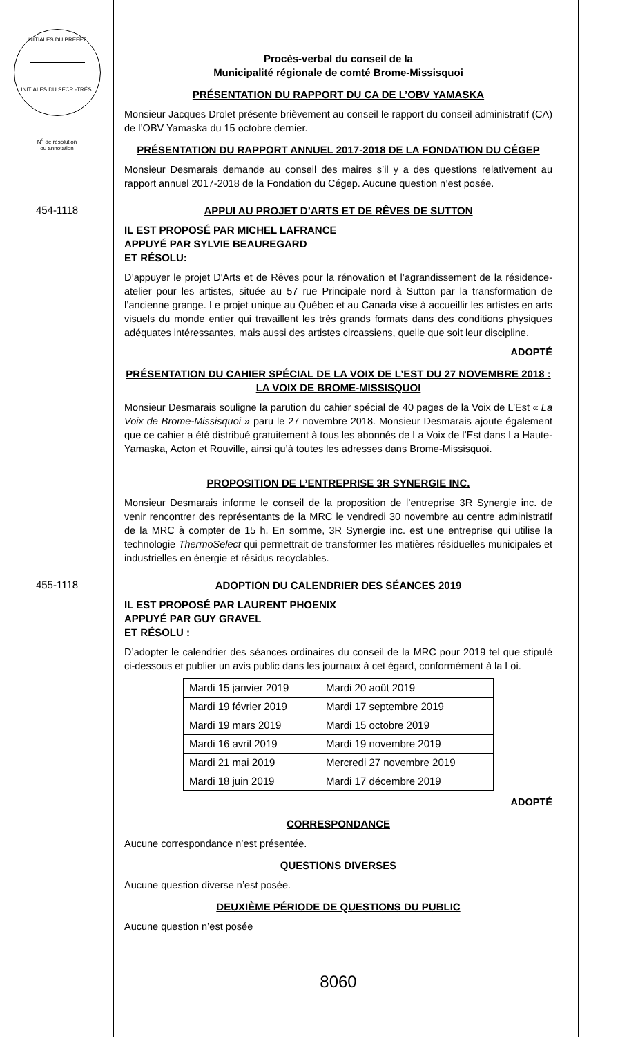INITIALES DU PRÉFET
INITIALES DU SECR.-TRÉS.
N<sup>o</sup> de résolution
ou annotation
Procès-verbal du conseil de la
Municipalité régionale de comté Brome-Missisquoi
PRÉSENTATION DU RAPPORT DU CA DE L’OBV YAMASKA
Monsieur Jacques Drolet présente brièvement au conseil le rapport du conseil administratif (CA) de l’OBV Yamaska du 15 octobre dernier.
PRÉSENTATION DU RAPPORT ANNUEL 2017-2018 DE LA FONDATION DU CÉGEP
Monsieur Desmarais demande au conseil des maires s’il y a des questions relativement au rapport annuel 2017-2018 de la Fondation du Cégep. Aucune question n’est posée.
454-1118
APPUI AU PROJET D’ARTS ET DE RÊVES DE SUTTON
IL EST PROPOSÉ PAR MICHEL LAFRANCE
APPUYÉ PAR SYLVIE BEAUREGARD
ET RÉSOLU:
D’appuyer le projet D'Arts et de Rêves pour la rénovation et l’agrandissement de la résidence-atelier pour les artistes, située au 57 rue Principale nord à Sutton par la transformation de l’ancienne grange. Le projet unique au Québec et au Canada vise à accueillir les artistes en arts visuels du monde entier qui travaillent les très grands formats dans des conditions physiques adéquates intéressantes, mais aussi des artistes circassiens, quelle que soit leur discipline.
ADOPTÉ
PRÉSENTATION DU CAHIER SPÉCIAL DE LA VOIX DE L’EST DU 27 NOVEMBRE 2018 :
LA VOIX DE BROME-MISSISQUOI
Monsieur Desmarais souligne la parution du cahier spécial de 40 pages de la Voix de L’Est « La Voix de Brome-Missisquoi » paru le 27 novembre 2018. Monsieur Desmarais ajoute également que ce cahier a été distribué gratuitement à tous les abonnés de La Voix de l’Est dans La Haute-Yamaska, Acton et Rouville, ainsi qu’à toutes les adresses dans Brome-Missisquoi.
PROPOSITION DE L’ENTREPRISE 3R SYNERGIE INC.
Monsieur Desmarais informe le conseil de la proposition de l’entreprise 3R Synergie inc. de venir rencontrer des représentants de la MRC le vendredi 30 novembre au centre administratif de la MRC à compter de 15 h. En somme, 3R Synergie inc. est une entreprise qui utilise la technologie ThermoSelect qui permettrait de transformer les matières résiduelles municipales et industrielles en énergie et résidus recyclables.
455-1118
ADOPTION DU CALENDRIER DES SÉANCES 2019
IL EST PROPOSÉ PAR LAURENT PHOENIX
APPUYÉ PAR GUY GRAVEL
ET RÉSOLU :
D’adopter le calendrier des séances ordinaires du conseil de la MRC pour 2019 tel que stipulé ci-dessous et publier un avis public dans les journaux à cet égard, conformément à la Loi.
| Mardi 15 janvier 2019 | Mardi 20 août 2019 |
| Mardi 19 février 2019 | Mardi 17 septembre 2019 |
| Mardi 19 mars 2019 | Mardi 15 octobre 2019 |
| Mardi 16 avril 2019 | Mardi 19 novembre 2019 |
| Mardi 21 mai 2019 | Mercredi 27 novembre 2019 |
| Mardi 18 juin 2019 | Mardi 17 décembre 2019 |
ADOPTÉ
CORRESPONDANCE
Aucune correspondance n’est présentée.
QUESTIONS DIVERSES
Aucune question diverse n’est posée.
DEUXIÈME PÉRIODE DE QUESTIONS DU PUBLIC
Aucune question n’est posée
8060